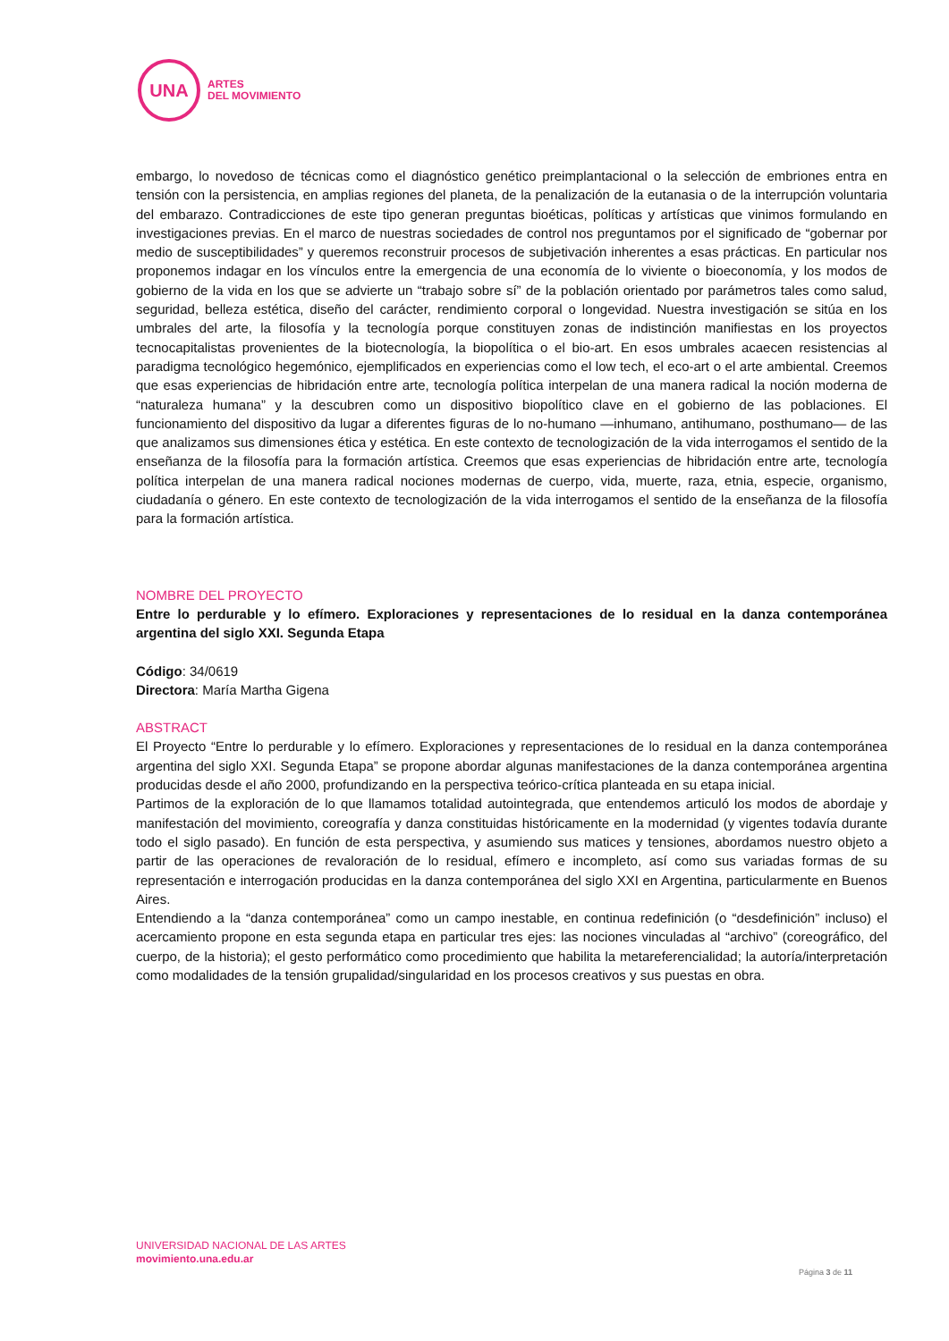UNA
ARTES
DEL MOVIMIENTO
embargo, lo novedoso de técnicas como el diagnóstico genético preimplantacional o la selección de embriones entra en tensión con la persistencia, en amplias regiones del planeta, de la penalización de la eutanasia o de la interrupción voluntaria del embarazo. Contradicciones de este tipo generan preguntas bioéticas, políticas y artísticas que vinimos formulando en investigaciones previas. En el marco de nuestras sociedades de control nos preguntamos por el significado de “gobernar por medio de susceptibilidades” y queremos reconstruir procesos de subjetivación inherentes a esas prácticas. En particular nos proponemos indagar en los vínculos entre la emergencia de una economía de lo viviente o bioeconomía, y los modos de gobierno de la vida en los que se advierte un “trabajo sobre sí” de la población orientado por parámetros tales como salud, seguridad, belleza estética, diseño del carácter, rendimiento corporal o longevidad. Nuestra investigación se sitúa en los umbrales del arte, la filosofía y la tecnología porque constituyen zonas de indistinción manifiestas en los proyectos tecnocapitalistas provenientes de la biotecnología, la biopolítica o el bio-art. En esos umbrales acaecen resistencias al paradigma tecnológico hegemónico, ejemplificados en experiencias como el low tech, el eco-art o el arte ambiental. Creemos que esas experiencias de hibridación entre arte, tecnología política interpelan de una manera radical la noción moderna de “naturaleza humana” y la descubren como un dispositivo biopolítico clave en el gobierno de las poblaciones. El funcionamiento del dispositivo da lugar a diferentes figuras de lo no-humano —inhumano, antihumano, posthumano— de las que analizamos sus dimensiones ética y estética. En este contexto de tecnologización de la vida interrogamos el sentido de la enseñanza de la filosofía para la formación artística. Creemos que esas experiencias de hibridación entre arte, tecnología política interpelan de una manera radical nociones modernas de cuerpo, vida, muerte, raza, etnia, especie, organismo, ciudadanía o género. En este contexto de tecnologización de la vida interrogamos el sentido de la enseñanza de la filosofía para la formación artística.
NOMBRE DEL PROYECTO
Entre lo perdurable y lo efímero. Exploraciones y representaciones de lo residual en la danza contemporánea argentina del siglo XXI. Segunda Etapa
Código: 34/0619
Directora: María Martha Gigena
ABSTRACT
El Proyecto “Entre lo perdurable y lo efímero. Exploraciones y representaciones de lo residual en la danza contemporánea argentina del siglo XXI. Segunda Etapa” se propone abordar algunas manifestaciones de la danza contemporánea argentina producidas desde el año 2000, profundizando en la perspectiva teórico-crítica planteada en su etapa inicial.
Partimos de la exploración de lo que llamamos totalidad autointegrada, que entendemos articuló los modos de abordaje y manifestación del movimiento, coreografía y danza constituidas históricamente en la modernidad (y vigentes todavía durante todo el siglo pasado). En función de esta perspectiva, y asumiendo sus matices y tensiones, abordamos nuestro objeto a partir de las operaciones de revaloración de lo residual, efímero e incompleto, así como sus variadas formas de su representación e interrogación producidas en la danza contemporánea del siglo XXI en Argentina, particularmente en Buenos Aires.
Entendiendo a la “danza contemporánea” como un campo inestable, en continua redefinición (o “desdefinición” incluso) el acercamiento propone en esta segunda etapa en particular tres ejes: las nociones vinculadas al “archivo” (coreográfico, del cuerpo, de la historia); el gesto performático como procedimiento que habilita la metareferencialidad; la autoría/interpretación como modalidades de la tensión grupalidad/singularidad en los procesos creativos y sus puestas en obra.
UNIVERSIDAD NACIONAL DE LAS ARTES
movimiento.una.edu.ar
Página 3 de 11